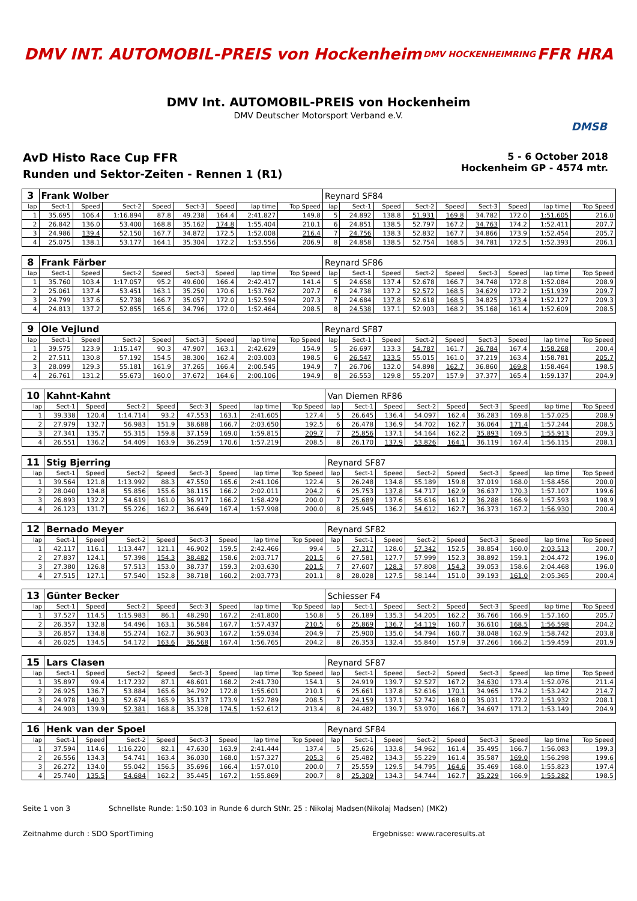DMV INT. AUTOMOBIL-PREIS von Hockenheim
DMV HOCKENHEIMRING
FFR HRA
DMV Int. AUTOMOBIL-PREIS von Hockenheim
DMV Deutscher Motorsport Verband e.V.
DMSB
AvD Histo Race Cup FFR
Runden und Sektor-Zeiten - Rennen 1 (R1)
5 - 6 October 2018
Hockenheim GP - 4574 mtr.
| 3 | Frank Wolber | | | | | | | | Reynard SF84 | | | | | | | | |
| lap | Sect-1 | Speed | Sect-2 | Speed | Sect-3 | Speed | lap time | Top Speed | lap | Sect-1 | Speed | Sect-2 | Speed | Sect-3 | Speed | lap time | Top Speed |
| 1 | 35.695 | 106.4 | 1:16.894 | 87.8 | 49.238 | 164.4 | 2:41.827 | 149.8 | 5 | 24.892 | 138.8 | 51.931 | 169.8 | 34.782 | 172.0 | 1:51.605 | 216.0 |
| 2 | 26.842 | 136.0 | 53.400 | 168.8 | 35.162 | 174.8 | 1:55.404 | 210.1 | 6 | 24.851 | 138.5 | 52.797 | 167.2 | 34.763 | 174.2 | 1:52.411 | 207.7 |
| 3 | 24.986 | 139.4 | 52.150 | 167.7 | 34.872 | 172.5 | 1:52.008 | 216.4 | 7 | 24.756 | 138.3 | 52.832 | 167.7 | 34.866 | 173.9 | 1:52.454 | 205.7 |
| 4 | 25.075 | 138.1 | 53.177 | 164.1 | 35.304 | 172.2 | 1:53.556 | 206.9 | 8 | 24.858 | 138.5 | 52.754 | 168.5 | 34.781 | 172.5 | 1:52.393 | 206.1 |
| 8 | Frank Färber | | | | | | | | Reynard SF86 | | | | | | | | |
| lap | Sect-1 | Speed | Sect-2 | Speed | Sect-3 | Speed | lap time | Top Speed | lap | Sect-1 | Speed | Sect-2 | Speed | Sect-3 | Speed | lap time | Top Speed |
| 1 | 35.760 | 103.4 | 1:17.057 | 95.2 | 49.600 | 166.4 | 2:42.417 | 141.4 | 5 | 24.658 | 137.4 | 52.678 | 166.7 | 34.748 | 172.8 | 1:52.084 | 208.9 |
| 2 | 25.061 | 137.4 | 53.451 | 163.1 | 35.250 | 170.6 | 1:53.762 | 207.7 | 6 | 24.738 | 137.2 | 52.572 | 168.5 | 34.629 | 172.2 | 1:51.939 | 209.7 |
| 3 | 24.799 | 137.6 | 52.738 | 166.7 | 35.057 | 172.0 | 1:52.594 | 207.3 | 7 | 24.684 | 137.8 | 52.618 | 168.5 | 34.825 | 173.4 | 1:52.127 | 209.3 |
| 4 | 24.813 | 137.2 | 52.855 | 165.6 | 34.796 | 172.0 | 1:52.464 | 208.5 | 8 | 24.538 | 137.1 | 52.903 | 168.2 | 35.168 | 161.4 | 1:52.609 | 208.5 |
| 9 | Ole Vejlund | | | | | | | | Reynard SF87 | | | | | | | | |
| lap | Sect-1 | Speed | Sect-2 | Speed | Sect-3 | Speed | lap time | Top Speed | lap | Sect-1 | Speed | Sect-2 | Speed | Sect-3 | Speed | lap time | Top Speed |
| 1 | 39.575 | 123.9 | 1:15.147 | 90.3 | 47.907 | 163.1 | 2:42.629 | 154.9 | 5 | 26.697 | 133.3 | 54.787 | 161.7 | 36.784 | 167.4 | 1:58.268 | 200.4 |
| 2 | 27.511 | 130.8 | 57.192 | 154.5 | 38.300 | 162.4 | 2:03.003 | 198.5 | 6 | 26.547 | 133.5 | 55.015 | 161.0 | 37.219 | 163.4 | 1:58.781 | 205.7 |
| 3 | 28.099 | 129.3 | 55.181 | 161.9 | 37.265 | 166.4 | 2:00.545 | 194.9 | 7 | 26.706 | 132.0 | 54.898 | 162.7 | 36.860 | 169.8 | 1:58.464 | 198.5 |
| 4 | 26.761 | 131.2 | 55.673 | 160.0 | 37.672 | 164.6 | 2:00.106 | 194.9 | 8 | 26.553 | 129.8 | 55.207 | 157.9 | 37.377 | 165.4 | 1:59.137 | 204.9 |
| 10 | Kahnt-Kahnt | | | | | | | | Van Diemen RF86 | | | | | | | | |
| lap | Sect-1 | Speed | Sect-2 | Speed | Sect-3 | Speed | lap time | Top Speed | lap | Sect-1 | Speed | Sect-2 | Speed | Sect-3 | Speed | lap time | Top Speed |
| 1 | 39.338 | 120.4 | 1:14.714 | 93.2 | 47.553 | 163.1 | 2:41.605 | 127.4 | 5 | 26.645 | 136.4 | 54.097 | 162.4 | 36.283 | 169.8 | 1:57.025 | 208.9 |
| 2 | 27.979 | 132.7 | 56.983 | 151.9 | 38.688 | 166.7 | 2:03.650 | 192.5 | 6 | 26.478 | 136.9 | 54.702 | 162.7 | 36.064 | 171.4 | 1:57.244 | 208.5 |
| 3 | 27.341 | 135.7 | 55.315 | 159.8 | 37.159 | 169.0 | 1:59.815 | 209.7 | 7 | 25.856 | 137.1 | 54.164 | 162.2 | 35.893 | 169.5 | 1:55.913 | 209.3 |
| 4 | 26.551 | 136.2 | 54.409 | 163.9 | 36.259 | 170.6 | 1:57.219 | 208.5 | 8 | 26.170 | 137.9 | 53.826 | 164.1 | 36.119 | 167.4 | 1:56.115 | 208.1 |
| 11 | Stig Bjerring | | | | | | | | Reynard SF87 | | | | | | | | |
| lap | Sect-1 | Speed | Sect-2 | Speed | Sect-3 | Speed | lap time | Top Speed | lap | Sect-1 | Speed | Sect-2 | Speed | Sect-3 | Speed | lap time | Top Speed |
| 1 | 39.564 | 121.8 | 1:13.992 | 88.3 | 47.550 | 165.6 | 2:41.106 | 122.4 | 5 | 26.248 | 134.8 | 55.189 | 159.8 | 37.019 | 168.0 | 1:58.456 | 200.0 |
| 2 | 28.040 | 134.8 | 55.856 | 155.6 | 38.115 | 166.2 | 2:02.011 | 204.2 | 6 | 25.753 | 137.8 | 54.717 | 162.9 | 36.637 | 170.3 | 1:57.107 | 199.6 |
| 3 | 26.893 | 132.2 | 54.619 | 161.0 | 36.917 | 166.2 | 1:58.429 | 200.0 | 7 | 25.689 | 137.6 | 55.616 | 161.2 | 36.288 | 166.9 | 1:57.593 | 198.9 |
| 4 | 26.123 | 131.7 | 55.226 | 162.2 | 36.649 | 167.4 | 1:57.998 | 200.0 | 8 | 25.945 | 136.2 | 54.612 | 162.7 | 36.373 | 167.2 | 1:56.930 | 200.4 |
| 12 | Bernado Meyer | | | | | | | | Reynard SF82 | | | | | | | | |
| lap | Sect-1 | Speed | Sect-2 | Speed | Sect-3 | Speed | lap time | Top Speed | lap | Sect-1 | Speed | Sect-2 | Speed | Sect-3 | Speed | lap time | Top Speed |
| 1 | 42.117 | 116.1 | 1:13.447 | 121.1 | 46.902 | 159.5 | 2:42.466 | 99.4 | 5 | 27.317 | 128.0 | 57.342 | 152.5 | 38.854 | 160.0 | 2:03.513 | 200.7 |
| 2 | 27.837 | 124.1 | 57.398 | 154.3 | 38.482 | 158.6 | 2:03.717 | 201.5 | 6 | 27.581 | 127.7 | 57.999 | 152.3 | 38.892 | 159.1 | 2:04.472 | 196.0 |
| 3 | 27.380 | 126.8 | 57.513 | 153.0 | 38.737 | 159.3 | 2:03.630 | 201.5 | 7 | 27.607 | 128.3 | 57.808 | 154.3 | 39.053 | 158.6 | 2:04.468 | 196.0 |
| 4 | 27.515 | 127.1 | 57.540 | 152.8 | 38.718 | 160.2 | 2:03.773 | 201.1 | 8 | 28.028 | 127.5 | 58.144 | 151.0 | 39.193 | 161.0 | 2:05.365 | 200.4 |
| 13 | Günter Becker | | | | | | | | Schiesser F4 | | | | | | | | |
| lap | Sect-1 | Speed | Sect-2 | Speed | Sect-3 | Speed | lap time | Top Speed | lap | Sect-1 | Speed | Sect-2 | Speed | Sect-3 | Speed | lap time | Top Speed |
| 1 | 37.527 | 114.5 | 1:15.983 | 86.1 | 48.290 | 167.2 | 2:41.800 | 150.8 | 5 | 26.189 | 135.3 | 54.205 | 162.2 | 36.766 | 166.9 | 1:57.160 | 205.7 |
| 2 | 26.357 | 132.8 | 54.496 | 163.1 | 36.584 | 167.7 | 1:57.437 | 210.5 | 6 | 25.869 | 136.7 | 54.119 | 160.7 | 36.610 | 168.5 | 1:56.598 | 204.2 |
| 3 | 26.857 | 134.8 | 55.274 | 162.7 | 36.903 | 167.2 | 1:59.034 | 204.9 | 7 | 25.900 | 135.0 | 54.794 | 160.7 | 38.048 | 162.9 | 1:58.742 | 203.8 |
| 4 | 26.025 | 134.5 | 54.172 | 163.6 | 36.568 | 167.4 | 1:56.765 | 204.2 | 8 | 26.353 | 132.4 | 55.840 | 157.9 | 37.266 | 166.2 | 1:59.459 | 201.9 |
| 15 | Lars Clasen | | | | | | | | Reynard SF87 | | | | | | | | |
| lap | Sect-1 | Speed | Sect-2 | Speed | Sect-3 | Speed | lap time | Top Speed | lap | Sect-1 | Speed | Sect-2 | Speed | Sect-3 | Speed | lap time | Top Speed |
| 1 | 35.897 | 99.4 | 1:17.232 | 87.1 | 48.601 | 168.2 | 2:41.730 | 154.1 | 5 | 24.919 | 139.7 | 52.527 | 167.2 | 34.630 | 173.4 | 1:52.076 | 211.4 |
| 2 | 26.925 | 136.7 | 53.884 | 165.6 | 34.792 | 172.8 | 1:55.601 | 210.1 | 6 | 25.661 | 137.8 | 52.616 | 170.1 | 34.965 | 174.2 | 1:53.242 | 214.7 |
| 3 | 24.978 | 140.3 | 52.674 | 165.9 | 35.137 | 173.9 | 1:52.789 | 208.5 | 7 | 24.159 | 137.1 | 52.742 | 168.0 | 35.031 | 172.2 | 1:51.932 | 208.1 |
| 4 | 24.903 | 139.9 | 52.381 | 168.8 | 35.328 | 174.5 | 1:52.612 | 213.4 | 8 | 24.482 | 139.7 | 53.970 | 166.7 | 34.697 | 171.2 | 1:53.149 | 204.9 |
| 16 | Henk van der Spoel | | | | | | | | Reynard SF84 | | | | | | | | |
| lap | Sect-1 | Speed | Sect-2 | Speed | Sect-3 | Speed | lap time | Top Speed | lap | Sect-1 | Speed | Sect-2 | Speed | Sect-3 | Speed | lap time | Top Speed |
| 1 | 37.594 | 114.6 | 1:16.220 | 82.1 | 47.630 | 163.9 | 2:41.444 | 137.4 | 5 | 25.626 | 133.8 | 54.962 | 161.4 | 35.495 | 166.7 | 1:56.083 | 199.3 |
| 2 | 26.556 | 134.3 | 54.741 | 163.4 | 36.030 | 168.0 | 1:57.327 | 205.3 | 6 | 25.482 | 134.3 | 55.229 | 161.4 | 35.587 | 169.0 | 1:56.298 | 199.6 |
| 3 | 26.272 | 134.0 | 55.042 | 156.5 | 35.696 | 166.4 | 1:57.010 | 200.0 | 7 | 25.559 | 129.5 | 54.795 | 164.6 | 35.469 | 168.0 | 1:55.823 | 197.4 |
| 4 | 25.740 | 135.5 | 54.684 | 162.2 | 35.445 | 167.2 | 1:55.869 | 200.7 | 8 | 25.309 | 134.3 | 54.744 | 162.7 | 35.229 | 166.9 | 1:55.282 | 198.5 |
Seite 1 von 3 Schnellste Runde: 1:50.103 in Runde 6 durch StNr. 25 : Nikolaj Madsen(Nikolaj Madsen) (MK2)
Zeitnahme durch : SDO SportTiming Ergebnisse: www.raceresults.at